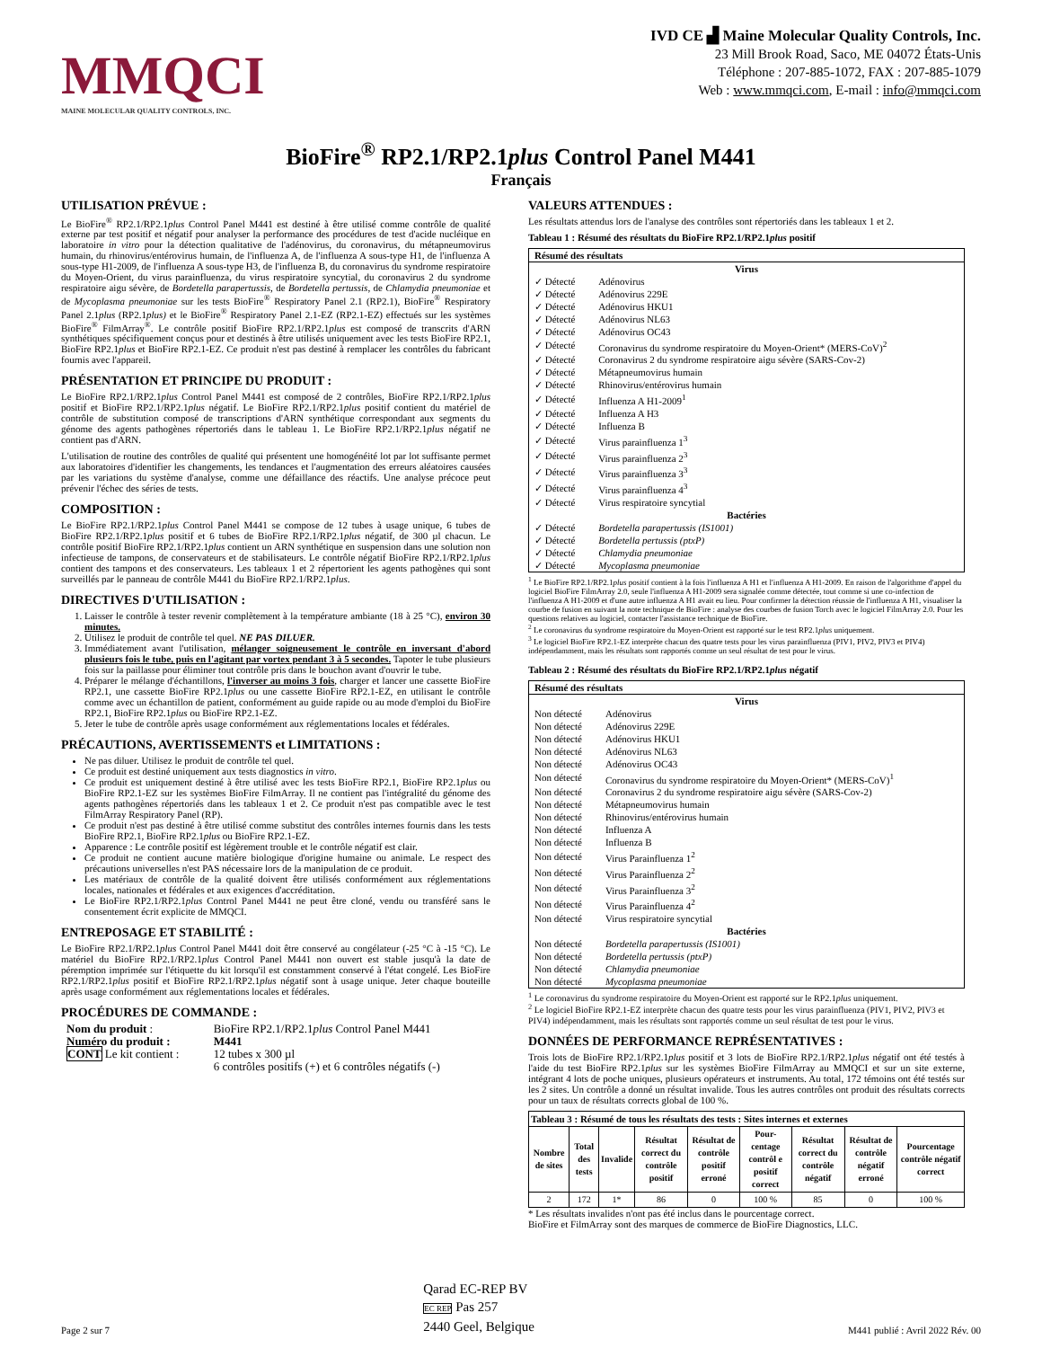MMQCI
MAINE MOLECULAR QUALITY CONTROLS, INC.
IVD CE ▟ Maine Molecular Quality Controls, Inc.
23 Mill Brook Road, Saco, ME 04072 États-Unis
Téléphone : 207-885-1072, FAX : 207-885-1079
Web : www.mmqci.com, E-mail : info@mmqci.com
BioFire<sup>®</sup> RP2.1/RP2.1plus Control Panel M441
Français
UTILISATION PRÉVUE :
Le BioFire<sup>®</sup> RP2.1/RP2.1plus Control Panel M441 est destiné à être utilisé comme contrôle de qualité externe par test positif et négatif pour analyser la performance des procédures de test d'acide nucléique en laboratoire in vitro pour la détection qualitative de l'adénovirus, du coronavirus, du métapneumovirus humain, du rhinovirus/entérovirus humain, de l'influenza A, de l'influenza A sous-type H1, de l'influenza A sous-type H1-2009, de l'influenza A sous-type H3, de l'influenza B, du coronavirus du syndrome respiratoire du Moyen-Orient, du virus parainfluenza, du virus respiratoire syncytial, du coronavirus 2 du syndrome respiratoire aigu sévère, de Bordetella parapertussis, de Bordetella pertussis, de Chlamydia pneumoniae et de Mycoplasma pneumoniae sur les tests BioFire<sup>®</sup> Respiratory Panel 2.1 (RP2.1), BioFire<sup>®</sup> Respiratory Panel 2.1plus (RP2.1plus) et le BioFire<sup>®</sup> Respiratory Panel 2.1-EZ (RP2.1-EZ) effectués sur les systèmes BioFire<sup>®</sup> FilmArray<sup>®</sup>. Le contrôle positif BioFire RP2.1/RP2.1plus est composé de transcrits d'ARN synthétiques spécifiquement conçus pour et destinés à être utilisés uniquement avec les tests BioFire RP2.1, BioFire RP2.1plus et BioFire RP2.1-EZ. Ce produit n'est pas destiné à remplacer les contrôles du fabricant fournis avec l'appareil.
PRÉSENTATION ET PRINCIPE DU PRODUIT :
Le BioFire RP2.1/RP2.1plus Control Panel M441 est composé de 2 contrôles, BioFire RP2.1/RP2.1plus positif et BioFire RP2.1/RP2.1plus négatif. Le BioFire RP2.1/RP2.1plus positif contient du matériel de contrôle de substitution composé de transcriptions d'ARN synthétique correspondant aux segments du génome des agents pathogènes répertoriés dans le tableau 1. Le BioFire RP2.1/RP2.1plus négatif ne contient pas d'ARN.
L'utilisation de routine des contrôles de qualité qui présentent une homogénéité lot par lot suffisante permet aux laboratoires d'identifier les changements, les tendances et l'augmentation des erreurs aléatoires causées par les variations du système d'analyse, comme une défaillance des réactifs. Une analyse précoce peut prévenir l'échec des séries de tests.
COMPOSITION :
Le BioFire RP2.1/RP2.1plus Control Panel M441 se compose de 12 tubes à usage unique, 6 tubes de BioFire RP2.1/RP2.1plus positif et 6 tubes de BioFire RP2.1/RP2.1plus négatif, de 300 µl chacun. Le contrôle positif BioFire RP2.1/RP2.1plus contient un ARN synthétique en suspension dans une solution non infectieuse de tampons, de conservateurs et de stabilisateurs. Le contrôle négatif BioFire RP2.1/RP2.1plus contient des tampons et des conservateurs. Les tableaux 1 et 2 répertorient les agents pathogènes qui sont surveillés par le panneau de contrôle M441 du BioFire RP2.1/RP2.1plus.
DIRECTIVES D'UTILISATION :
1. Laisser le contrôle à tester revenir complètement à la température ambiante (18 à 25 °C), environ 30 minutes.
2. Utilisez le produit de contrôle tel quel. NE PAS DILUER.
3. Immédiatement avant l'utilisation, mélanger soigneusement le contrôle en inversant d'abord plusieurs fois le tube, puis en l'agitant par vortex pendant 3 à 5 secondes. Tapoter le tube plusieurs fois sur la paillasse pour éliminer tout contrôle pris dans le bouchon avant d'ouvrir le tube.
4. Préparer le mélange d'échantillons, l'inverser au moins 3 fois, charger et lancer une cassette BioFire RP2.1, une cassette BioFire RP2.1plus ou une cassette BioFire RP2.1-EZ, en utilisant le contrôle comme avec un échantillon de patient, conformément au guide rapide ou au mode d'emploi du BioFire RP2.1, BioFire RP2.1plus ou BioFire RP2.1-EZ.
5. Jeter le tube de contrôle après usage conformément aux réglementations locales et fédérales.
PRÉCAUTIONS, AVERTISSEMENTS et LIMITATIONS :
Ne pas diluer. Utilisez le produit de contrôle tel quel.
Ce produit est destiné uniquement aux tests diagnostics in vitro.
Ce produit est uniquement destiné à être utilisé avec les tests BioFire RP2.1, BioFire RP2.1plus ou BioFire RP2.1-EZ sur les systèmes BioFire FilmArray. Il ne contient pas l'intégralité du génome des agents pathogènes répertoriés dans les tableaux 1 et 2. Ce produit n'est pas compatible avec le test FilmArray Respiratory Panel (RP).
Ce produit n'est pas destiné à être utilisé comme substitut des contrôles internes fournis dans les tests BioFire RP2.1, BioFire RP2.1plus ou BioFire RP2.1-EZ.
Apparence : Le contrôle positif est légèrement trouble et le contrôle négatif est clair.
Ce produit ne contient aucune matière biologique d'origine humaine ou animale. Le respect des précautions universelles n'est PAS nécessaire lors de la manipulation de ce produit.
Les matériaux de contrôle de la qualité doivent être utilisés conformément aux réglementations locales, nationales et fédérales et aux exigences d'accréditation.
Le BioFire RP2.1/RP2.1plus Control Panel M441 ne peut être cloné, vendu ou transféré sans le consentement écrit explicite de MMQCI.
ENTREPOSAGE ET STABILITÉ :
Le BioFire RP2.1/RP2.1plus Control Panel M441 doit être conservé au congélateur (-25 °C à -15 °C). Le matériel du BioFire RP2.1/RP2.1plus Control Panel M441 non ouvert est stable jusqu'à la date de péremption imprimée sur l'étiquette du kit lorsqu'il est constamment conservé à l'état congelé. Les BioFire RP2.1/RP2.1plus positif et BioFire RP2.1/RP2.1plus négatif sont à usage unique. Jeter chaque bouteille après usage conformément aux réglementations locales et fédérales.
PROCÉDURES DE COMMANDE :
| Nom du produit : | BioFire RP2.1/RP2.1 plus Control Panel M441 |
| Numéro du produit : | M441 |
| CONT Le kit contient : | 12 tubes x 300 µl |
| | 6 contrôles positifs (+) et 6 contrôles négatifs (-) |
VALEURS ATTENDUES :
Les résultats attendus lors de l'analyse des contrôles sont répertoriés dans les tableaux 1 et 2.
Tableau 1 : Résumé des résultats du BioFire RP2.1/RP2.1plus positif
| Résumé des résultats | |
| --- | --- |
| Virus | |
| ✓ Détecté | Adénovirus |
| ✓ Détecté | Adénovirus 229E |
| ✓ Détecté | Adénovirus HKU1 |
| ✓ Détecté | Adénovirus NL63 |
| ✓ Détecté | Adénovirus OC43 |
| ✓ Détecté | Coronavirus du syndrome respiratoire du Moyen-Orient* (MERS-CoV)<sup>2</sup> |
| ✓ Détecté | Coronavirus 2 du syndrome respiratoire aigu sévère (SARS-Cov-2) |
| ✓ Détecté | Métapneumovirus humain |
| ✓ Détecté | Rhinovirus/entérovirus humain |
| ✓ Détecté | Influenza A H1-2009<sup>1</sup> |
| ✓ Détecté | Influenza A H3 |
| ✓ Détecté | Influenza B |
| ✓ Détecté | Virus parainfluenza 1<sup>3</sup> |
| ✓ Détecté | Virus parainfluenza 2<sup>3</sup> |
| ✓ Détecté | Virus parainfluenza 3<sup>3</sup> |
| ✓ Détecté | Virus parainfluenza 4<sup>3</sup> |
| ✓ Détecté | Virus respiratoire syncytial |
| Bactéries | |
| ✓ Détecté | Bordetella parapertussis (IS1001) |
| ✓ Détecté | Bordetella pertussis (ptxP) |
| ✓ Détecté | Chlamydia pneumoniae |
| ✓ Détecté | Mycoplasma pneumoniae |
<sup>1</sup> Le BioFire RP2.1/RP2.1plus positif contient à la fois l'influenza A H1 et l'influenza A H1-2009. En raison de l'algorithme d'appel du logiciel BioFire FilmArray 2.0, seule l'influenza A H1-2009 sera signalée comme détectée, tout comme si une co-infection de l'influenza A H1-2009 et d'une autre influenza A H1 avait eu lieu. Pour confirmer la détection réussie de l'influenza A H1, visualiser la courbe de fusion en suivant la note technique de BioFire : analyse des courbes de fusion Torch avec le logiciel FilmArray 2.0. Pour les questions relatives au logiciel, contacter l'assistance technique de BioFire.
<sup>2</sup> Le coronavirus du syndrome respiratoire du Moyen-Orient est rapporté sur le test RP2.1plus uniquement.
<sup>3</sup> Le logiciel BioFire RP2.1-EZ interprète chacun des quatre tests pour les virus parainfluenza (PIV1, PIV2, PIV3 et PIV4) indépendamment, mais les résultats sont rapportés comme un seul résultat de test pour le virus.
Tableau 2 : Résumé des résultats du BioFire RP2.1/RP2.1plus négatif
| Résumé des résultats | |
| --- | --- |
| Virus | |
| Non détecté | Adénovirus |
| Non détecté | Adénovirus 229E |
| Non détecté | Adénovirus HKU1 |
| Non détecté | Adénovirus NL63 |
| Non détecté | Adénovirus OC43 |
| Non détecté | Coronavirus du syndrome respiratoire du Moyen-Orient* (MERS-CoV)<sup>1</sup> |
| Non détecté | Coronavirus 2 du syndrome respiratoire aigu sévère (SARS-Cov-2) |
| Non détecté | Métapneumovirus humain |
| Non détecté | Rhinovirus/entérovirus humain |
| Non détecté | Influenza A |
| Non détecté | Influenza B |
| Non détecté | Virus Parainfluenza 1<sup>2</sup> |
| Non détecté | Virus Parainfluenza 2<sup>2</sup> |
| Non détecté | Virus Parainfluenza 3<sup>2</sup> |
| Non détecté | Virus Parainfluenza 4<sup>2</sup> |
| Non détecté | Virus respiratoire syncytial |
| Bactéries | |
| Non détecté | Bordetella parapertussis (IS1001) |
| Non détecté | Bordetella pertussis (ptxP) |
| Non détecté | Chlamydia pneumoniae |
| Non détecté | Mycoplasma pneumoniae |
<sup>1</sup> Le coronavirus du syndrome respiratoire du Moyen-Orient est rapporté sur le RP2.1plus uniquement.
<sup>2</sup> Le logiciel BioFire RP2.1-EZ interprète chacun des quatre tests pour les virus parainfluenza (PIV1, PIV2, PIV3 et PIV4) indépendamment, mais les résultats sont rapportés comme un seul résultat de test pour le virus.
DONNÉES DE PERFORMANCE REPRÉSENTATIVES :
Trois lots de BioFire RP2.1/RP2.1plus positif et 3 lots de BioFire RP2.1/RP2.1plus négatif ont été testés à l'aide du test BioFire RP2.1plus sur les systèmes BioFire FilmArray au MMQCI et sur un site externe, intégrant 4 lots de poche uniques, plusieurs opérateurs et instruments. Au total, 172 témoins ont été testés sur les 2 sites. Un contrôle a donné un résultat invalide. Tous les autres contrôles ont produit des résultats corrects pour un taux de résultats corrects global de 100 %.
| Tableau 3 : Résumé de tous les résultats des tests : Sites internes et externes | | | | | | | | |
| --- | --- | --- | --- | --- | --- | --- | --- | --- |
| Nombre de sites | Total des tests | Invalide | Résultat correct du contrôle positif | Résultat de contrôle positif erroné | Pour-centage contrôl e positif correct | Résultat correct du contrôle négatif | Résultat de contrôle négatif erroné | Pourcentage contrôle négatif correct |
| 2 | 172 | 1* | 86 | 0 | 100 % | 85 | 0 | 100 % |
* Les résultats invalides n'ont pas été inclus dans le pourcentage correct.
BioFire et FilmArray sont des marques de commerce de BioFire Diagnostics, LLC.
Page 2 sur 7
Qarad EC-REP BV
EC REP Pas 257
2440 Geel, Belgique
M441 publié : Avril 2022 Rév. 00